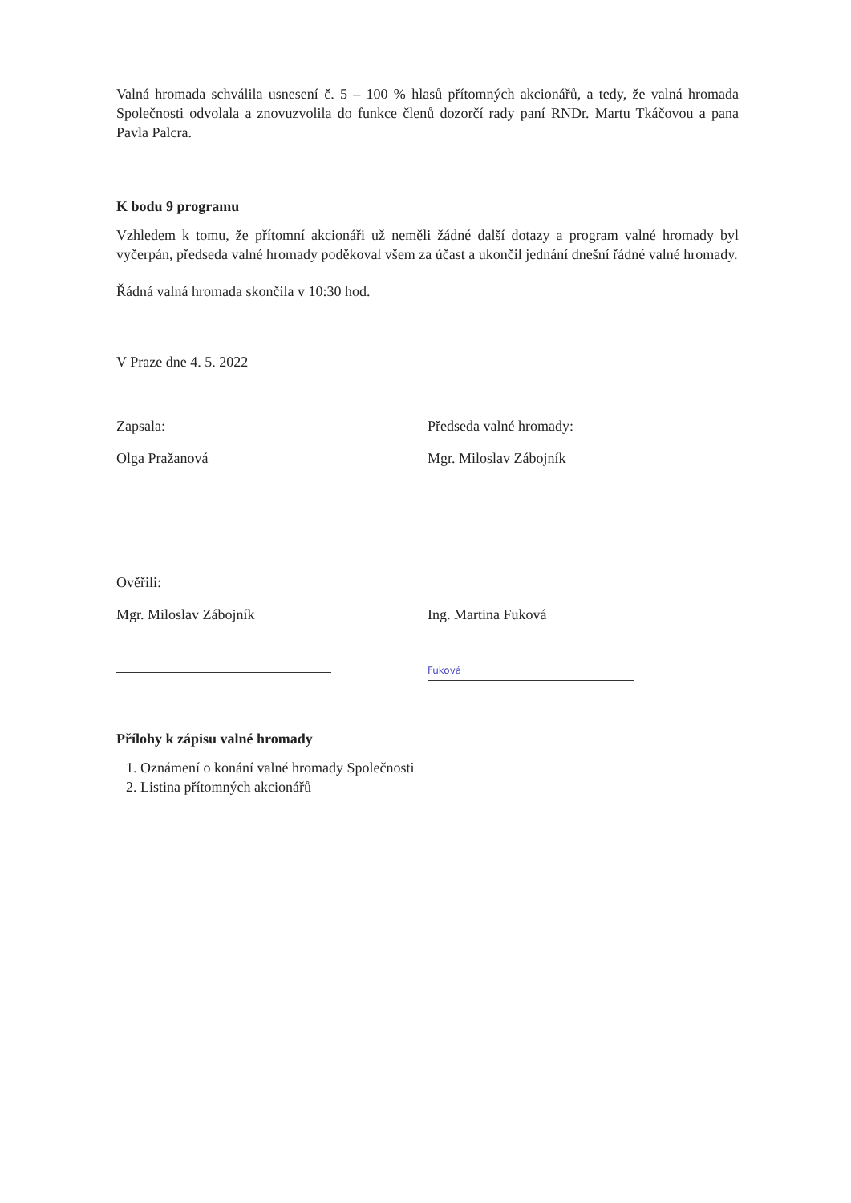Valná hromada schválila usnesení č. 5 – 100 % hlasů přítomných akcionářů, a tedy, že valná hromada Společnosti odvolala a znovuzvolila do funkce členů dozorčí rady paní RNDr. Martu Tkáčovou a pana Pavla Palcra.
K bodu 9 programu
Vzhledem k tomu, že přítomní akcionáři už neměli žádné další dotazy a program valné hromady byl vyčerpán, předseda valné hromady poděkoval všem za účast a ukončil jednání dnešní řádné valné hromady.
Řádná valná hromada skončila v 10:30 hod.
V Praze dne 4. 5. 2022
Zapsala:
Olga Pražanová
Předseda valné hromady:
Mgr. Miloslav Zábojník
Ověřili:
Mgr. Miloslav Zábojník
Ing. Martina Fuková
Fuková
Přílohy k zápisu valné hromady
1. Oznámení o konání valné hromady Společnosti
2. Listina přítomných akcionářů